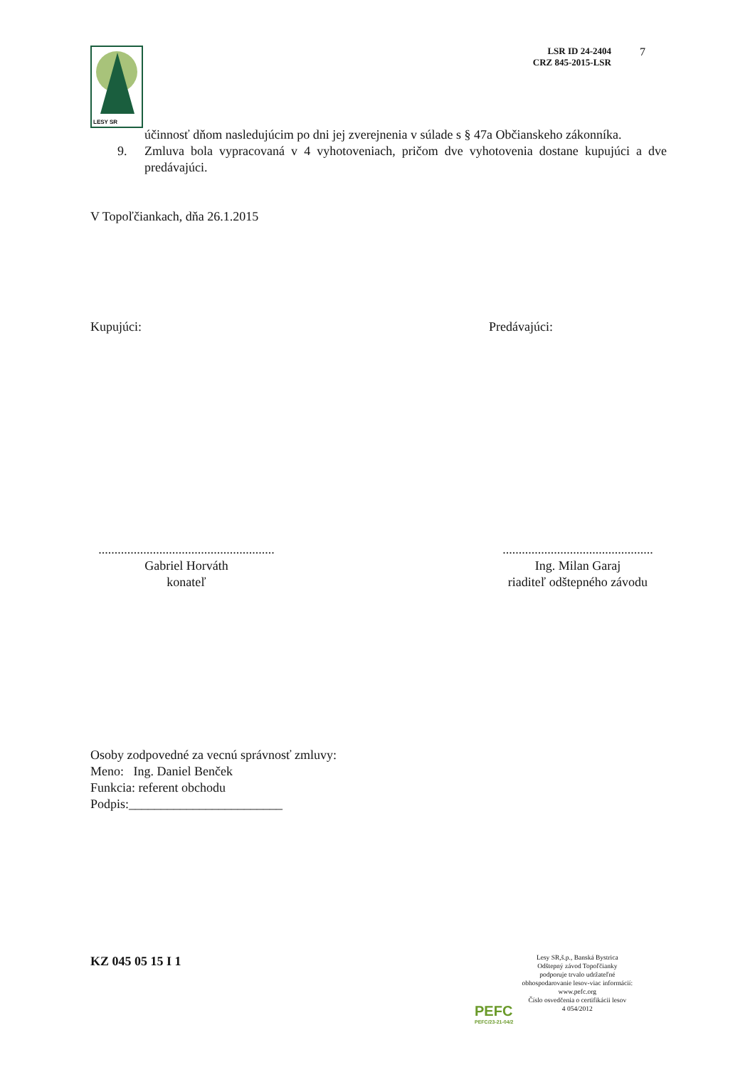LESY SR
LSR ID 24-2404
CRZ 845-2015-LSR
7
účinnosť dňom nasledujúcim po dni jej zverejnenia v súlade s § 47a Občianskeho zákonníka.
9. Zmluva bola vypracovaná v 4 vyhotoveniach, pričom dve vyhotovenia dostane kupujúci a dve predávajúci.
V Topoľčiankach, dňa 26.1.2015
Kupujúci: Predávajúci:
.......................................................
Gabriel Horváth
konateľ
...............................................
Ing. Milan Garaj
riaditeľ odštepného závodu
Osoby zodpovedné za vecnú správnosť zmluvy:
Meno: Ing. Daniel Benček
Funkcia: referent obchodu
Podpis:________________________
KZ 045 05 15 I 1
PEFC
PEFC/23-21-04/2
Lesy SR,š.p., Banská Bystrica
Odštepný závod Topoľčianky
podporuje trvalo udržateľné
obhospodarovanie lesov-viac informácií:
www.pefc.org
Číslo osvedčenia o certifikácii lesov
4 054/2012